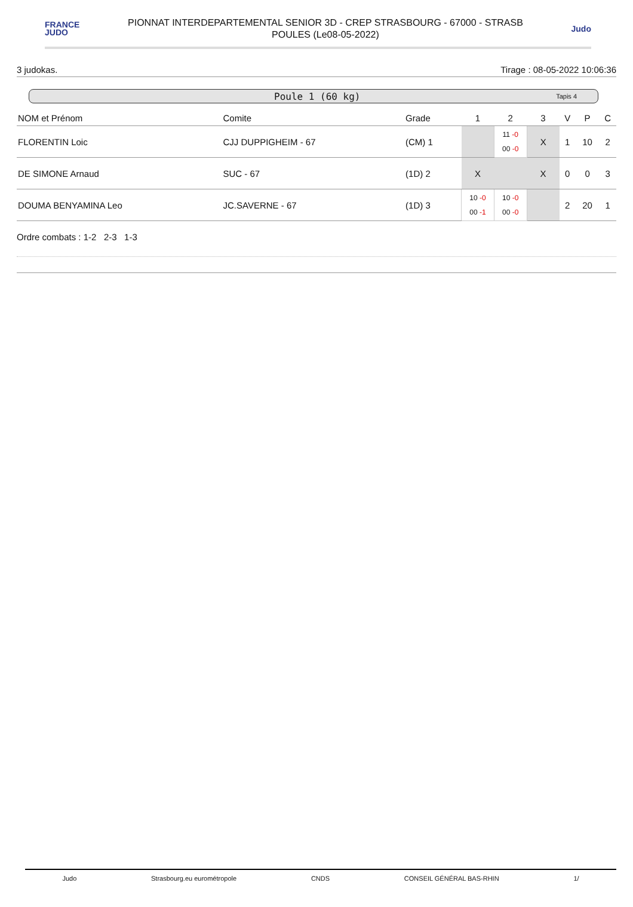FRANCE
JUDO
PIONNAT INTERDEPARTEMENTAL SENIOR 3D - CREP STRASBOURG - 67000 - STRASB
POULES (Le08-05-2022)
Judo
3 judokas. Tirage : 08-05-2022 10:06:36
Poule 1 (60 kg) Tapis 4
| NOM et Prénom | Comite | Grade | 1 | 2 | 3 | V | P | C |
| --- | --- | --- | --- | --- | --- | --- | --- | --- |
| FLORENTIN Loic | CJJ DUPPIGHEIM - 67 | (CM) 1 | | 11 -0 00 -0 | X | 1 | 10 | 2 |
| DE SIMONE Arnaud | SUC - 67 | (1D) 2 | X | | X | 0 | 0 | 3 |
| DOUMA BENYAMINA Leo | JC.SAVERNE - 67 | (1D) 3 | 10 -0 00 -1 | 10 -0 00 -0 | | 2 | 20 | 1 |
Ordre combats : 1-2 2-3 1-3
Judo Strasbourg.eu eurométropole CNDS CONSEIL GÉNÉRAL BAS-RHIN 1/